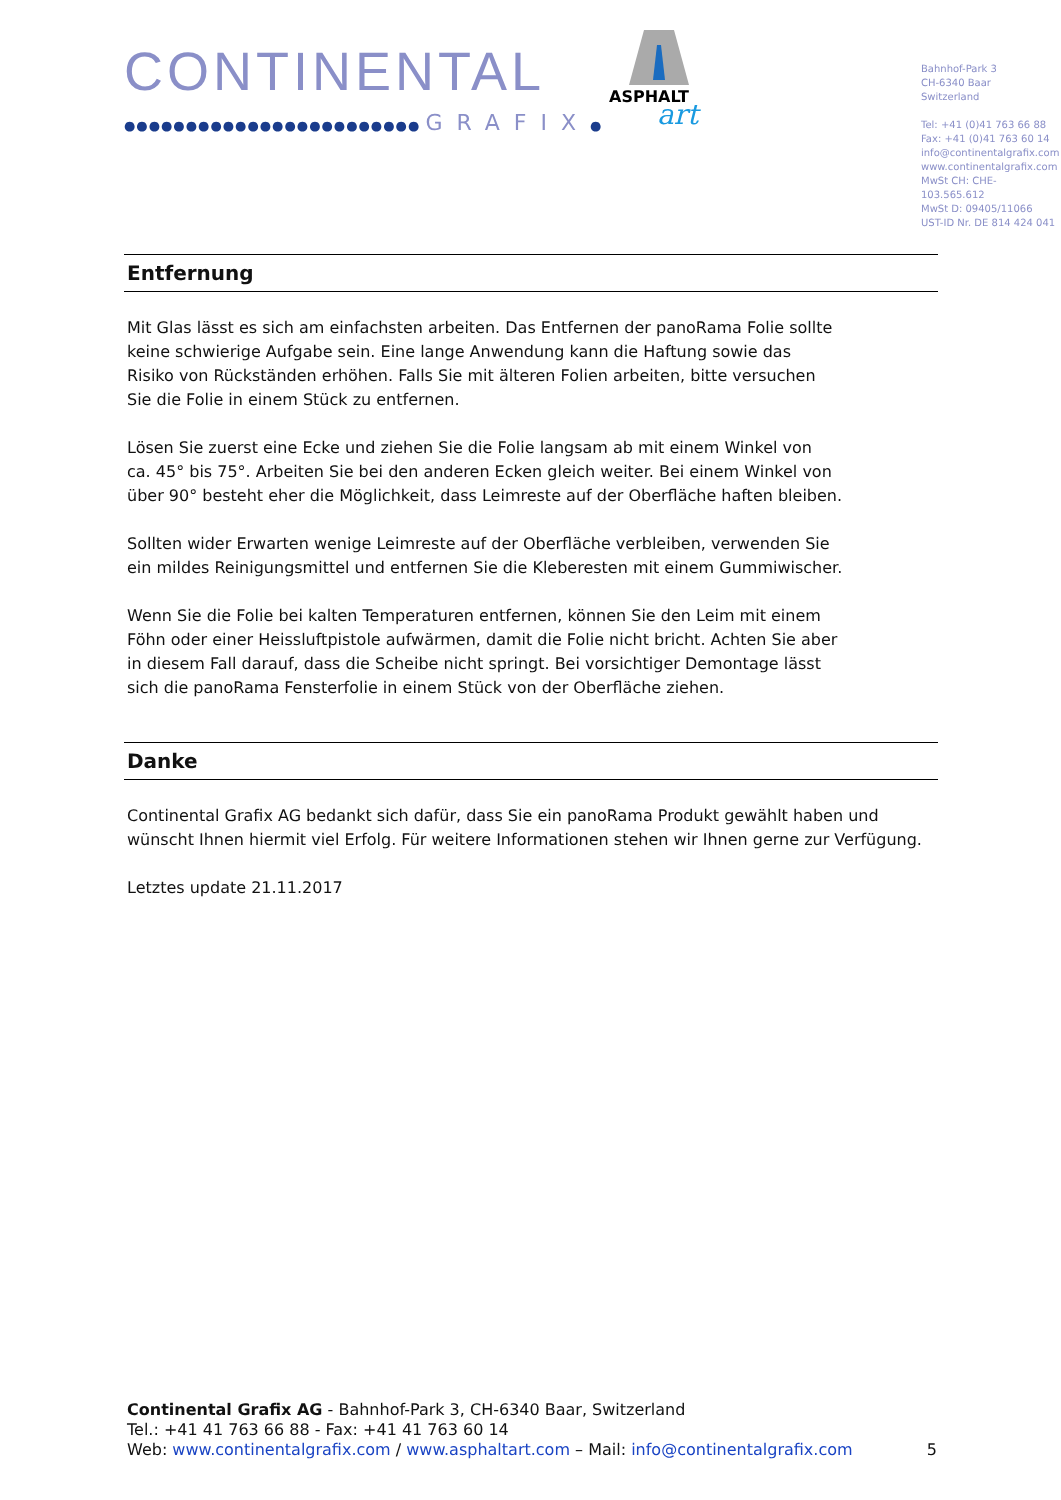CONTINENTAL
●●●●●●●●●●●●●●●●●●●●●●●● GRAFIX●
ASPHALT
art
Bahnhof-Park 3
CH-6340 Baar
Switzerland
Tel: +41 (0)41 763 66 88
Fax: +41 (0)41 763 60 14
info@continentalgrafix.com
www.continentalgrafix.com
MwSt CH: CHE-103.565.612
MwSt D: 09405/11066
UST-ID Nr. DE 814 424 041
Entfernung
Mit Glas lässt es sich am einfachsten arbeiten. Das Entfernen der panoRama Folie sollte
keine schwierige Aufgabe sein. Eine lange Anwendung kann die Haftung sowie das
Risiko von Rückständen erhöhen. Falls Sie mit älteren Folien arbeiten, bitte versuchen
Sie die Folie in einem Stück zu entfernen.
Lösen Sie zuerst eine Ecke und ziehen Sie die Folie langsam ab mit einem Winkel von
ca. 45° bis 75°. Arbeiten Sie bei den anderen Ecken gleich weiter. Bei einem Winkel von
über 90° besteht eher die Möglichkeit, dass Leimreste auf der Oberfläche haften bleiben.
Sollten wider Erwarten wenige Leimreste auf der Oberfläche verbleiben, verwenden Sie
ein mildes Reinigungsmittel und entfernen Sie die Kleberesten mit einem Gummiwischer.
Wenn Sie die Folie bei kalten Temperaturen entfernen, können Sie den Leim mit einem
Föhn oder einer Heissluftpistole aufwärmen, damit die Folie nicht bricht. Achten Sie aber
in diesem Fall darauf, dass die Scheibe nicht springt. Bei vorsichtiger Demontage lässt
sich die panoRama Fensterfolie in einem Stück von der Oberfläche ziehen.
Danke
Continental Grafix AG bedankt sich dafür, dass Sie ein panoRama Produkt gewählt haben und
wünscht Ihnen hiermit viel Erfolg. Für weitere Informationen stehen wir Ihnen gerne zur Verfügung.
Letztes update 21.11.2017
Continental Grafix AG - Bahnhof-Park 3, CH-6340 Baar, Switzerland
Tel.: +41 41 763 66 88 - Fax: +41 41 763 60 14
Web: www.continentalgrafix.com / www.asphaltart.com – Mail: info@continentalgrafix.com 5